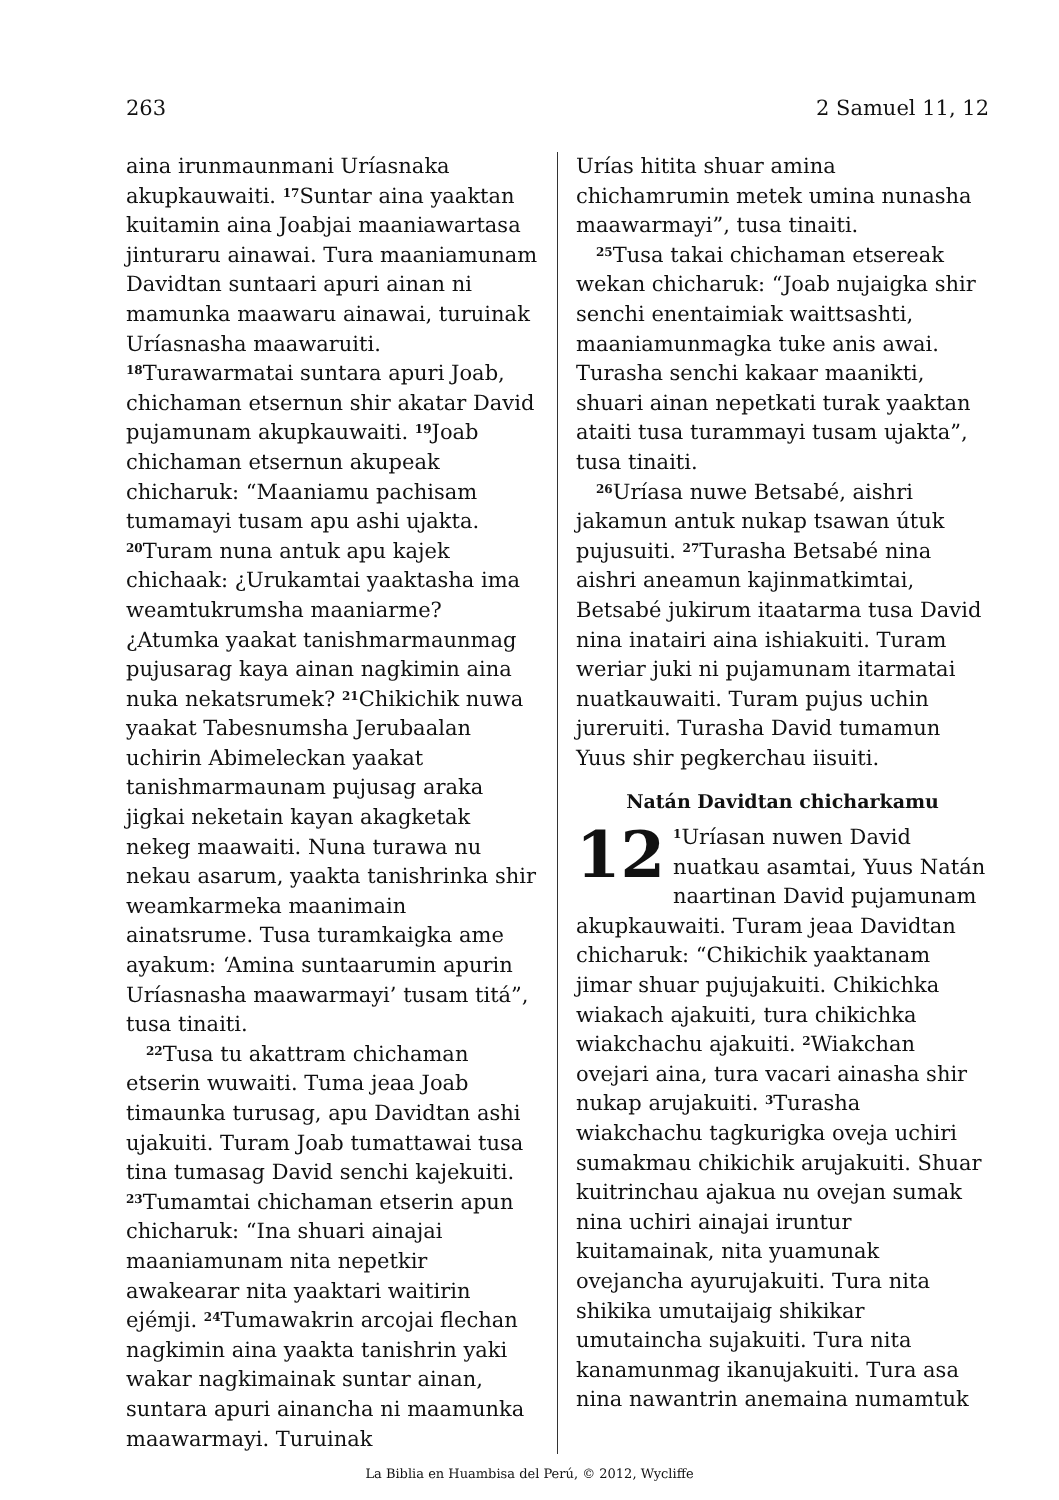263 2 Samuel 11, 12
aina irunmaunmani Uríasnaka akupkauwaiti. <sup>17</sup>Suntar aina yaaktan kuitamin aina Joabjai maaniawartasa jinturaru ainawai. Tura maaniamunam Davidtan suntaari apuri ainan ni mamunka maawaru ainawai, turuinak Uríasnasha maawaruiti. <sup>18</sup>Turawarmatai suntara apuri Joab, chichaman etsernun shir akatar David pujamunam akupkauwaiti. <sup>19</sup>Joab chichaman etsernun akupeak chicharuk: “Maaniamu pachisam tumamayi tusam apu ashi ujakta. <sup>20</sup>Turam nuna antuk apu kajek chichaak: ¿Urukamtai yaaktasha ima weamtukrumsha maaniarme? ¿Atumka yaakat tanishmarmaunmag pujusarag kaya ainan nagkimin aina nuka nekatsrumek? <sup>21</sup>Chikichik nuwa yaakat Tabesnumsha Jerubaalan uchirin Abimeleckan yaakat tanishmarmaunam pujusag araka jigkai neketain kayan akagketak nekeg maawaiti. Nuna turawa nu nekau asarum, yaakta tanishrinka shir weamkarmeka maanimain ainatsrume. Tusa turamkaigka ame ayakum: ‘Amina suntaarumin apurin Uríasnasha maawarmayi’ tusam titá”, tusa tinaiti.
<sup>22</sup> Tusa tu akattram chichaman etserin wuwaiti. Tuma jeaa Joab timaunka turusag, apu Davidtan ashi ujakuiti. Turam Joab tumattawai tusa tina tumasag David senchi kajekuiti. <sup>23</sup>Tumamtai chichaman etserin apun chicharuk: “Ina shuari ainajai maaniamunam nita nepetkir awakearar nita yaaktari waitirin ejémji. <sup>24</sup>Tumawakrin arcojai flechan nagkimin aina yaakta tanishrin yaki wakar nagkimainak suntar ainan, suntara apuri ainancha ni maamunka maawarmayi. Turuinak
Urías hitita shuar amina chichamrumin metek umina nunasha maawarmayi”, tusa tinaiti.
<sup>25</sup> Tusa takai chichaman etsereak wekan chicharuk: “Joab nujaigka shir senchi enentaimiak waittsashti, maaniamunmagka tuke anis awai. Turasha senchi kakaar maanikti, shuari ainan nepetkati turak yaaktan ataiti tusa turammayi tusam ujakta”, tusa tinaiti.
<sup>26</sup> Uríasa nuwe Betsabé, aishri jakamun antuk nukap tsawan útuk pujusuiti. <sup>27</sup>Turasha Betsabé nina aishri aneamun kajinmatkimtai, Betsabé jukirum itaatarma tusa David nina inatairi aina ishiakuiti. Turam weriar juki ni pujamunam itarmatai nuatkauwaiti. Turam pujus uchin jureruiti. Turasha David tumamun Yuus shir pegkerchau iisuiti.
Natán Davidtan chicharkamu
12<sup>1</sup>Uríasan nuwen David nuatkau asamtai, Yuus Natán naartinan David pujamunam akupkauwaiti. Turam jeaa Davidtan chicharuk: “Chikichik yaaktanam jimar shuar pujujakuiti. Chikichka wiakach ajakuiti, tura chikichka wiakchachu ajakuiti. <sup>2</sup>Wiakchan ovejari aina, tura vacari ainasha shir nukap arujakuiti. <sup>3</sup>Turasha wiakchachu tagkurigka oveja uchiri sumakmau chikichik arujakuiti. Shuar kuitrinchau ajakua nu ovejan sumak nina uchiri ainajai iruntur kuitamainak, nita yuamunak ovejancha ayurujakuiti. Tura nita shikika umutaijaig shikikar umutaincha sujakuiti. Tura nita kanamunmag ikanujakuiti. Tura asa nina nawantrin anemaina numamtuk
La Biblia en Huambisa del Perú, © 2012, Wycliffe